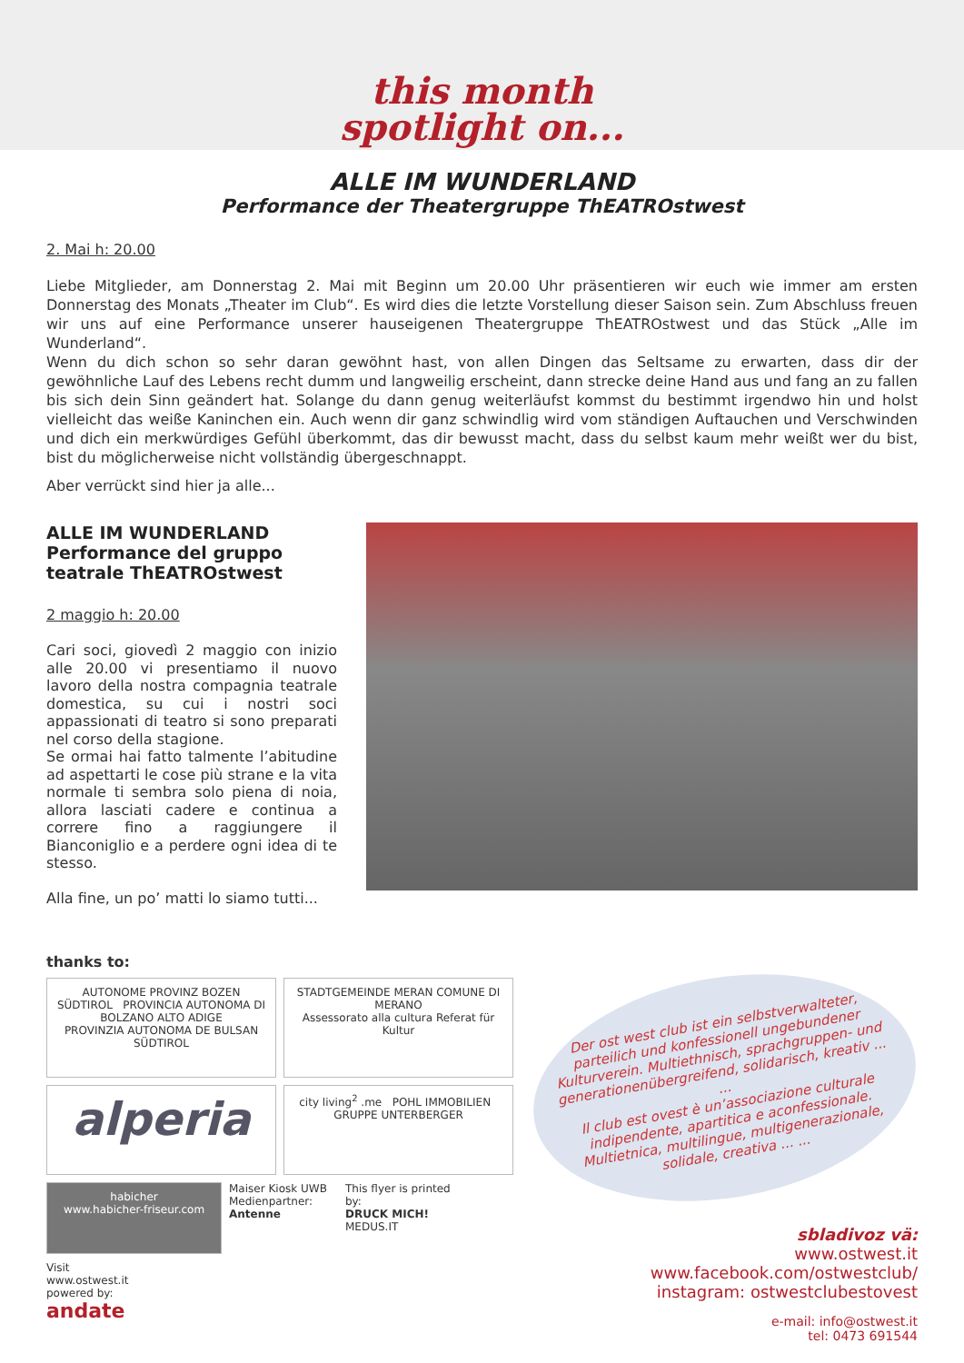this month
spotlight on...
ALLE IM WUNDERLAND
Performance der Theatergruppe ThEATROstwest
2. Mai h: 20.00
Liebe Mitglieder, am Donnerstag 2. Mai mit Beginn um 20.00 Uhr präsentieren wir euch wie immer am ersten Donnerstag des Monats „Theater im Club“. Es wird dies die letzte Vorstellung dieser Saison sein. Zum Abschluss freuen wir uns auf eine Performance unserer hauseigenen Theatergruppe ThEATROstwest und das Stück „Alle im Wunderland“.
Wenn du dich schon so sehr daran gewöhnt hast, von allen Dingen das Seltsame zu erwarten, dass dir der gewöhnliche Lauf des Lebens recht dumm und langweilig erscheint, dann strecke deine Hand aus und fang an zu fallen bis sich dein Sinn geändert hat. Solange du dann genug weiterläufst kommst du bestimmt irgendwo hin und holst vielleicht das weiße Kaninchen ein. Auch wenn dir ganz schwindlig wird vom ständigen Auftauchen und Verschwinden und dich ein merkwürdiges Gefühl überkommt, das dir bewusst macht, dass du selbst kaum mehr weißt wer du bist, bist du möglicherweise nicht vollständig übergeschnappt.
Aber verrückt sind hier ja alle...
ALLE IM WUNDERLAND
Performance del gruppo teatrale ThEATROstwest
2 maggio h: 20.00
Cari soci, giovedì 2 maggio con inizio alle 20.00 vi presentiamo il nuovo lavoro della nostra compagnia teatrale domestica, su cui i nostri soci appassionati di teatro si sono preparati nel corso della stagione.
Se ormai hai fatto talmente l’abitudine ad aspettarti le cose più strane e la vita normale ti sembra solo piena di noia, allora lasciati cadere e continua a correre fino a raggiungere il Bianconiglio e a perdere ogni idea di te stesso.
Alla fine, un po’ matti lo siamo tutti...
thanks to:
AUTONOME PROVINZ BOZEN SÜDTIROL PROVINCIA AUTONOMA DI BOLZANO ALTO ADIGE
PROVINZIA AUTONOMA DE BULSAN SÜDTIROL
STADTGEMEINDE MERAN COMUNE DI MERANO
Assessorato alla cultura Referat für Kultur
alperia
city living<sup>2</sup> .me POHL IMMOBILIEN GRUPPE UNTERBERGER
habicher
www.habicher-friseur.com
Maiser Kiosk UWB
Medienpartner:
Antenne
This flyer is printed by:
DRUCK MICH! MEDUS.IT
Visit www.ostwest.it powered by:
andate
Der ost west club ist ein selbstverwalteter, parteilich und konfessionell ungebundener Kulturverein. Multiethnisch, sprachgruppen- und generationenübergreifend, solidarisch, kreativ ... ...
Il club est ovest è un’associazione culturale indipendente, apartitica e aconfessionale. Multietnica, multilingue, multigenerazionale, solidale, creativa ... ...
sbladivoz vä:
www.ostwest.it
www.facebook.com/ostwestclub/
instagram: ostwestclubestovest
e-mail: info@ostwest.it
tel: 0473 691544